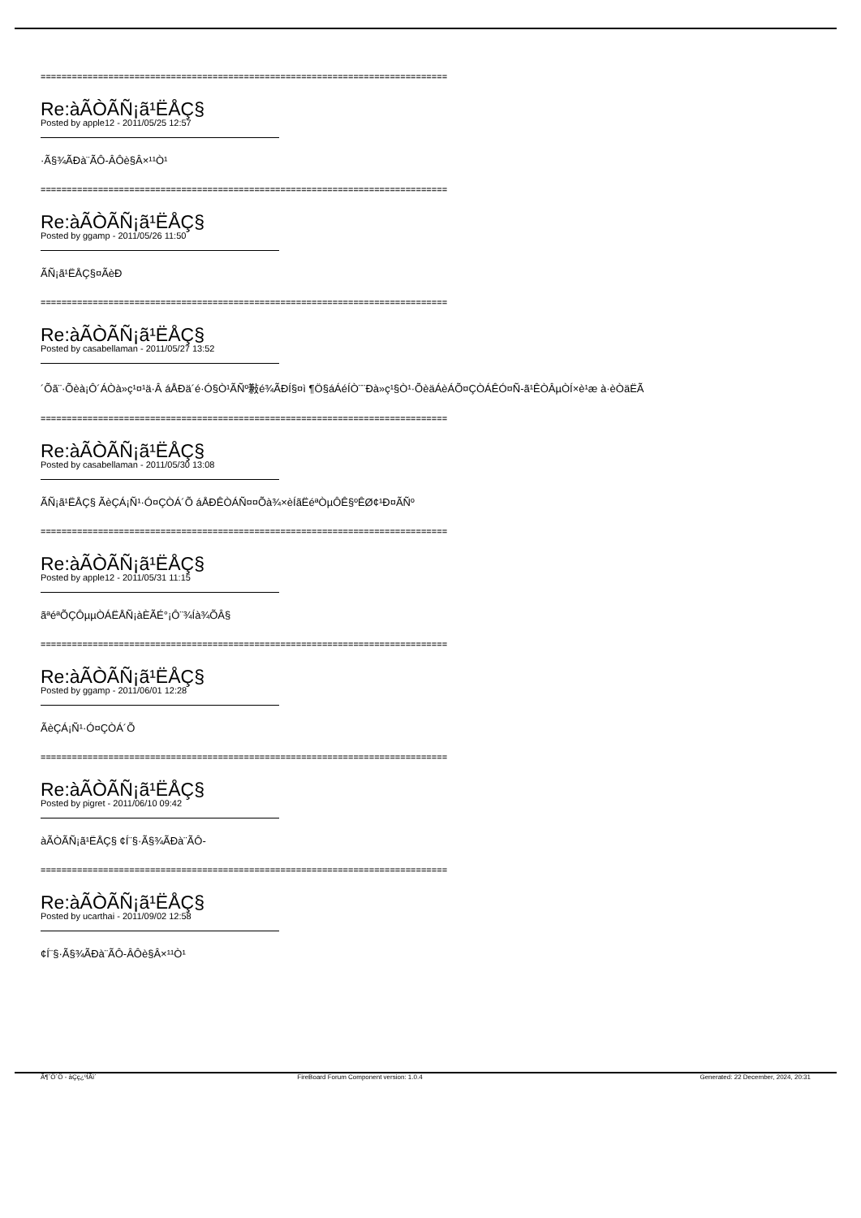==============================================================================
Re:àÃÒÃÑ¡ã¹ËÅÇ§
Posted by apple12 - 2011/05/25 12:57
·Ã§¾ÃÐà¨ÃÔ-ÂÔè§Â×¹¹Ò¹
==============================================================================
Re:àÃÒÃÑ¡ã¹ËÅÇ§
Posted by ggamp - 2011/05/26 11:50
ÃÑ¡ã¹ËÅÇ§¤ÃèÐ
==============================================================================
Re:àÃÒÃÑ¡ã¹ËÅÇ§
Posted by casabellaman - 2011/05/27 13:52
´Õã¨·Õèà¡Ô´ÁÒà»ç¹¤¹ä·Â áÅÐä´é·Ó§Ò¹ÃÑº㪠é¾ÃÐÍ§¤ì ¶Ö§áÁéÍÒ¨¨Ðà»ç¹§Ò¹·ÕèäÁèÁÕ¤ÇÒÁÊÓ¤Ñ-ã¹ÊÒÂµÒÍ×è¹æ à·èÒäËÃ
==============================================================================
Re:àÃÒÃÑ¡ã¹ËÅÇ§
Posted by casabellaman - 2011/05/30 13:08
ÃÑ¡ã¹ËÅÇ§ ÃèÇÁ¡Ñ¹·Ó¤ÇÒÁ´Õ áÅÐÊÒÁÑ¤¤Õà¾×èÍãËéªÒµÔÊ§ºÊØ¢¹Ð¤ÃÑº
==============================================================================
Re:àÃÒÃÑ¡ã¹ËÅÇ§
Posted by apple12 - 2011/05/31 11:15
ãªéªÕÇÔµµÒÁËÅÑ¡àÈÃÉ°¡Ô¨¾Íà¾ÕÂ§
==============================================================================
Re:àÃÒÃÑ¡ã¹ËÅÇ§
Posted by ggamp - 2011/06/01 12:28
ÃèÇÁ¡Ñ¹·Ó¤ÇÒÁ´Õ
==============================================================================
Re:àÃÒÃÑ¡ã¹ËÅÇ§
Posted by pigret - 2011/06/10 09:42
àÃÒÃÑ¡ã¹ËÅÇ§ ¢Í¨§·Ã§¾ÃÐà¨ÃÔ-
==============================================================================
Re:àÃÒÃÑ¡ã¹ËÅÇ§
Posted by ucarthai - 2011/09/02 12:58
¢Í¨§·Ã§¾ÃÐà¨ÃÔ-ÂÔè§Â×¹¹Ò¹
Ã¶´Ö´Ö - àÇç¿ºÍÃì´ FireBoard Forum Component version: 1.0.4
Generated: 22 December, 2024, 20:31